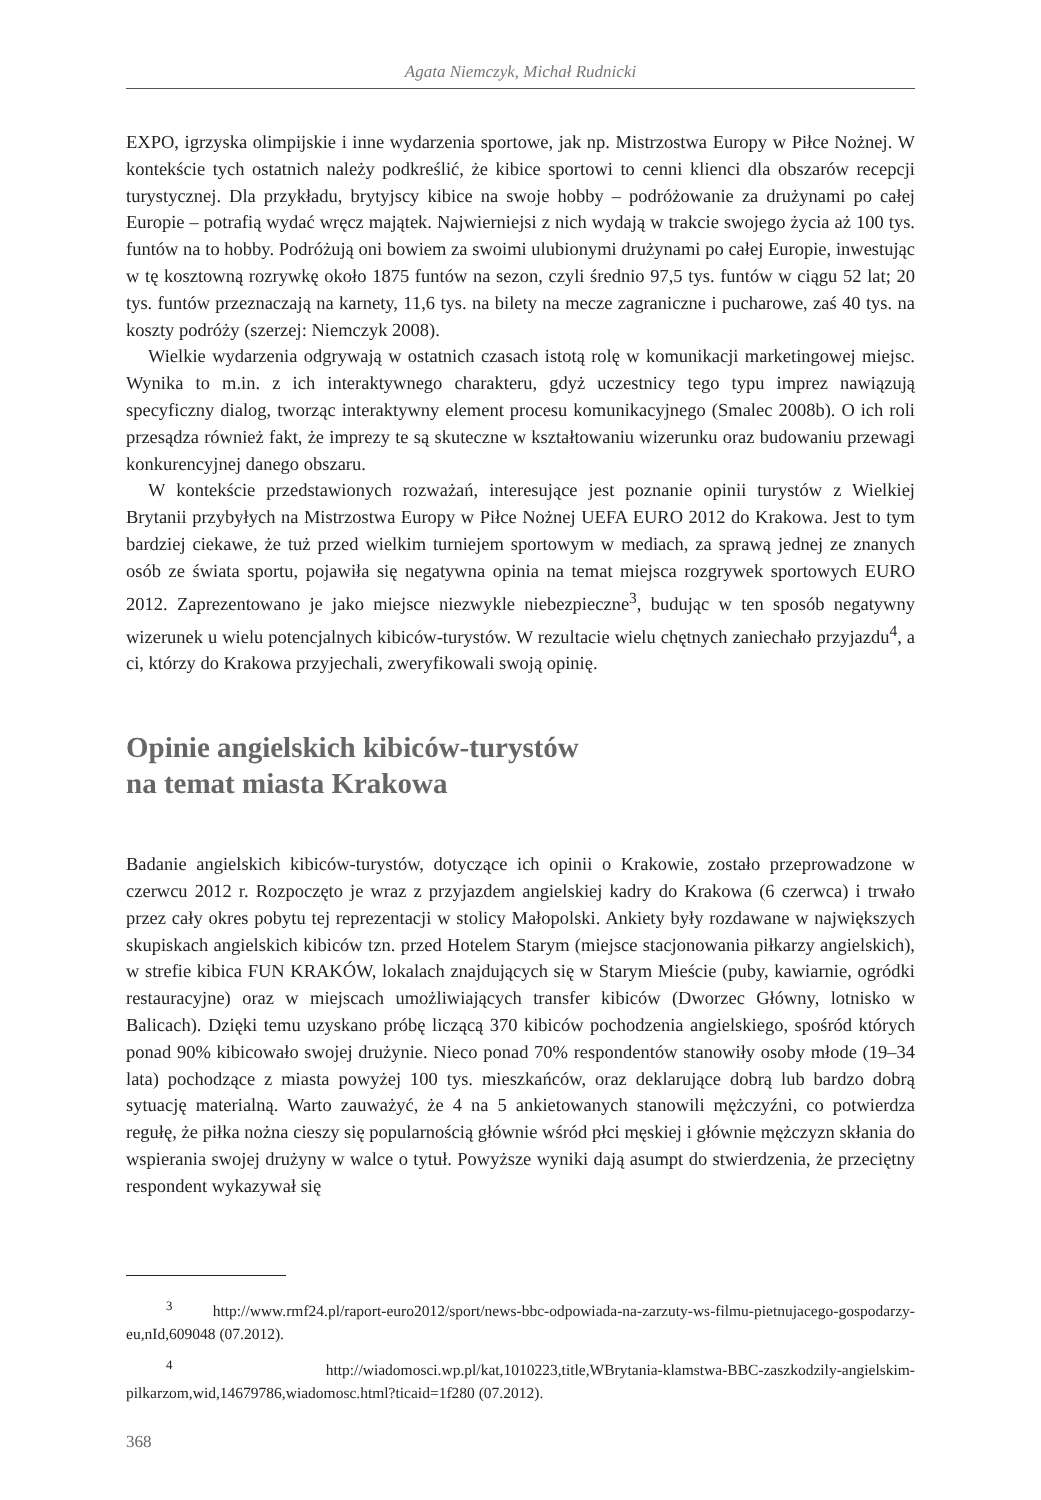Agata Niemczyk, Michał Rudnicki
EXPO, igrzyska olimpijskie i inne wydarzenia sportowe, jak np. Mistrzostwa Europy w Piłce Nożnej. W kontekście tych ostatnich należy podkreślić, że kibice sportowi to cenni klienci dla obszarów recepcji turystycznej. Dla przykładu, brytyjscy kibice na swoje hobby – podróżowanie za drużynami po całej Europie – potrafią wydać wręcz majątek. Najwierniejsi z nich wydają w trakcie swojego życia aż 100 tys. funtów na to hobby. Podróżują oni bowiem za swoimi ulubionymi drużynami po całej Europie, inwestując w tę kosztowną rozrywkę około 1875 funtów na sezon, czyli średnio 97,5 tys. funtów w ciągu 52 lat; 20 tys. funtów przeznaczają na karnety, 11,6 tys. na bilety na mecze zagraniczne i pucharowe, zaś 40 tys. na koszty podróży (szerzej: Niemczyk 2008).
Wielkie wydarzenia odgrywają w ostatnich czasach istotą rolę w komunikacji marketingowej miejsc. Wynika to m.in. z ich interaktywnego charakteru, gdyż uczestnicy tego typu imprez nawiązują specyficzny dialog, tworząc interaktywny element procesu komunikacyjnego (Smalec 2008b). O ich roli przesądza również fakt, że imprezy te są skuteczne w kształtowaniu wizerunku oraz budowaniu przewagi konkurencyjnej danego obszaru.
W kontekście przedstawionych rozważań, interesujące jest poznanie opinii turystów z Wielkiej Brytanii przybyłych na Mistrzostwa Europy w Piłce Nożnej UEFA EURO 2012 do Krakowa. Jest to tym bardziej ciekawe, że tuż przed wielkim turniejem sportowym w mediach, za sprawą jednej ze znanych osób ze świata sportu, pojawiła się negatywna opinia na temat miejsca rozgrywek sportowych EURO 2012. Zaprezentowano je jako miejsce niezwykle niebezpieczne<sup>3</sup>, budując w ten sposób negatywny wizerunek u wielu potencjalnych kibiców-turystów. W rezultacie wielu chętnych zaniechało przyjazdu<sup>4</sup>, a ci, którzy do Krakowa przyjechali, zweryfikowali swoją opinię.
Opinie angielskich kibiców-turystów
na temat miasta Krakowa
Badanie angielskich kibiców-turystów, dotyczące ich opinii o Krakowie, zostało przeprowadzone w czerwcu 2012 r. Rozpoczęto je wraz z przyjazdem angielskiej kadry do Krakowa (6 czerwca) i trwało przez cały okres pobytu tej reprezentacji w stolicy Małopolski. Ankiety były rozdawane w największych skupiskach angielskich kibiców tzn. przed Hotelem Starym (miejsce stacjonowania piłkarzy angielskich), w strefie kibica FUN KRAKÓW, lokalach znajdujących się w Starym Mieście (puby, kawiarnie, ogródki restauracyjne) oraz w miejscach umożliwiających transfer kibiców (Dworzec Główny, lotnisko w Balicach). Dzięki temu uzyskano próbę liczącą 370 kibiców pochodzenia angielskiego, spośród których ponad 90% kibicowało swojej drużynie. Nieco ponad 70% respondentów stanowiły osoby młode (19–34 lata) pochodzące z miasta powyżej 100 tys. mieszkańców, oraz deklarujące dobrą lub bardzo dobrą sytuację materialną. Warto zauważyć, że 4 na 5 ankietowanych stanowili mężczyźni, co potwierdza regułę, że piłka nożna cieszy się popularnością głównie wśród płci męskiej i głównie mężczyzn skłania do wspierania swojej drużyny w walce o tytuł. Powyższe wyniki dają asumpt do stwierdzenia, że przeciętny respondent wykazywał się
<sup>3</sup> http://www.rmf24.pl/raport-euro2012/sport/news-bbc-odpowiada-na-zarzuty-ws-filmu-pietnujacego-gospodarzy-eu,nId,609048 (07.2012).
<sup>4</sup> http://wiadomosci.wp.pl/kat,1010223,title,WBrytania-klamstwa-BBC-zaszkodzily-angielskim-pilkarzom,wid,14679786,wiadomosc.html?ticaid=1f280 (07.2012).
368